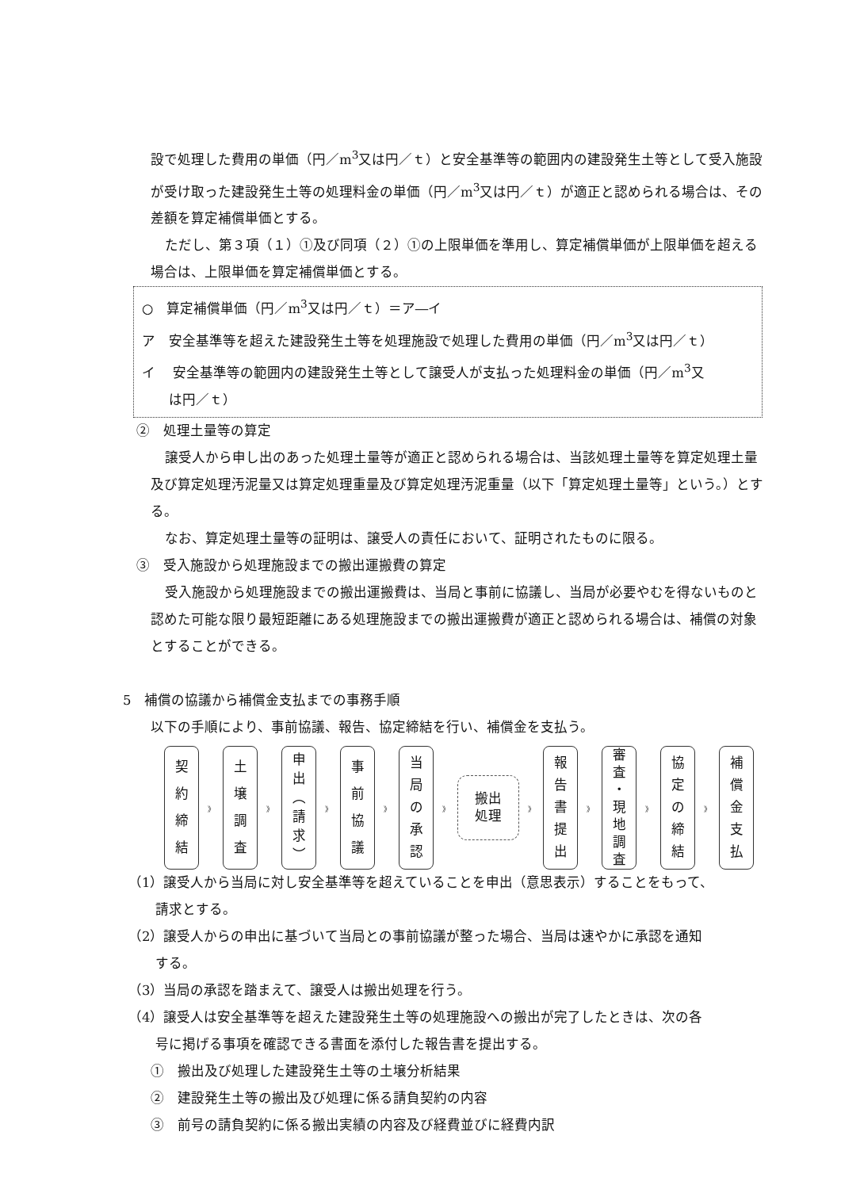設で処理した費用の単価（円／m<sup>3</sup>又は円／ｔ）と安全基準等の範囲内の建設発生土等として受入施設が受け取った建設発生土等の処理料金の単価（円／m<sup>3</sup>又は円／ｔ）が適正と認められる場合は、その差額を算定補償単価とする。
ただし、第３項（１）①及び同項（２）①の上限単価を準用し、算定補償単価が上限単価を超える場合は、上限単価を算定補償単価とする。
○　算定補償単価（円／m<sup>3</sup>又は円／ｔ）＝ア―イ
ア　安全基準等を超えた建設発生土等を処理施設で処理した費用の単価（円／m<sup>3</sup>又は円／ｔ）
イ　 安全基準等の範囲内の建設発生土等として譲受人が支払った処理料金の単価（円／m<sup>3</sup>又
　　は円／ｔ）
②　処理土量等の算定
譲受人から申し出のあった処理土量等が適正と認められる場合は、当該処理土量等を算定処理土量及び算定処理汚泥量又は算定処理重量及び算定処理汚泥重量（以下「算定処理土量等」という。）とする。
なお、算定処理土量等の証明は、譲受人の責任において、証明されたものに限る。
③　受入施設から処理施設までの搬出運搬費の算定
受入施設から処理施設までの搬出運搬費は、当局と事前に協議し、当局が必要やむを得ないものと認めた可能な限り最短距離にある処理施設までの搬出運搬費が適正と認められる場合は、補償の対象とすることができる。
5　補償の協議から補償金支払までの事務手順
以下の手順により、事前協議、報告、協定締結を行い、補償金を支払う。
契
約
締
結
》
土
壌
調
査
》
申
出
︵
請
求
︶
》
事
前
協
議
》
当
局
の
承
認
》
搬出
処理
》
報
告
書
提
出
》
審
査
・
現
地
調
査
》
協
定
の
締
結
》
補
償
金
支
払
（1）譲受人から当局に対し安全基準等を超えていることを申出（意思表示）することをもって、
　　請求とする。
（2）譲受人からの申出に基づいて当局との事前協議が整った場合、当局は速やかに承認を通知
　　する。
（3）当局の承認を踏まえて、譲受人は搬出処理を行う。
（4）譲受人は安全基準等を超えた建設発生土等の処理施設への搬出が完了したときは、次の各
　　号に掲げる事項を確認できる書面を添付した報告書を提出する。
①　搬出及び処理した建設発生土等の土壌分析結果
②　建設発生土等の搬出及び処理に係る請負契約の内容
③　前号の請負契約に係る搬出実績の内容及び経費並びに経費内訳